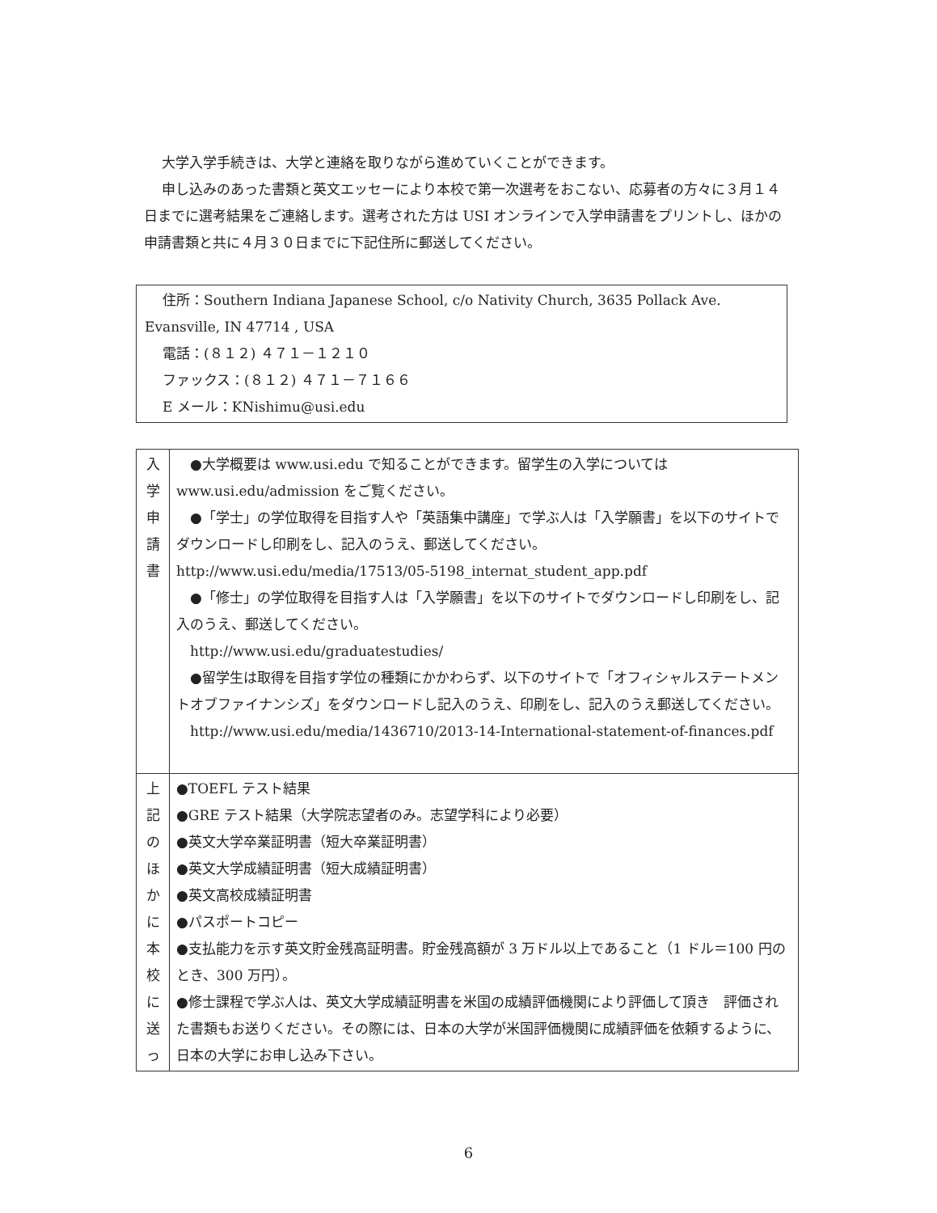大学入学手続きは、大学と連絡を取りながら進めていくことができます。
申し込みのあった書類と英文エッセーにより本校で第一次選考をおこない、応募者の方々に３月１４日までに選考結果をご連絡します。選考された方は USI オンラインで入学申請書をプリントし、ほかの申請書類と共に４月３０日までに下記住所に郵送してください。
住所：Southern Indiana Japanese School, c/o Nativity Church, 3635 Pollack Ave. Evansville, IN 47714 , USA
電話：(８１２) ４７１－１２１０
ファックス：(８１２) ４７１－７１６６
E メール：KNishimu@usi.edu
| 入 学 申 請 書 | ●大学概要は www.usi.edu で知ることができます。留学生の入学については www.usi.edu/admission をご覧ください。 ●「学士」の学位取得を目指す人や「英語集中講座」で学ぶ人は「入学願書」を以下のサイトでダウンロードし印刷をし、記入のうえ、郵送してください。 http://www.usi.edu/media/17513/05-5198_internat_student_app.pdf ●「修士」の学位取得を目指す人は「入学願書」を以下のサイトでダウンロードし印刷をし、記入のうえ、郵送してください。 http://www.usi.edu/graduatestudies/ ●留学生は取得を目指す学位の種類にかかわらず、以下のサイトで「オフィシャルステートメントオブファイナンシズ」をダウンロードし記入のうえ、印刷をし、記入のうえ郵送してください。 http://www.usi.edu/media/1436710/2013-14-International-statement-of-finances.pdf |
| 上 記 の ほ か に 本 校 に 送 っ | ●TOEFL テスト結果 ●GRE テスト結果（大学院志望者のみ。志望学科により必要） ●英文大学卒業証明書（短大卒業証明書） ●英文大学成績証明書（短大成績証明書） ●英文高校成績証明書 ●パスポートコピー ●支払能力を示す英文貯金残高証明書。貯金残高額が 3 万ドル以上であること（1 ドル＝100 円のとき、300 万円）。 ●修士課程で学ぶ人は、英文大学成績証明書を米国の成績評価機関により評価して頂き 評価された書類もお送りください。その際には、日本の大学が米国評価機関に成績評価を依頼するように、日本の大学にお申し込み下さい。 |
6